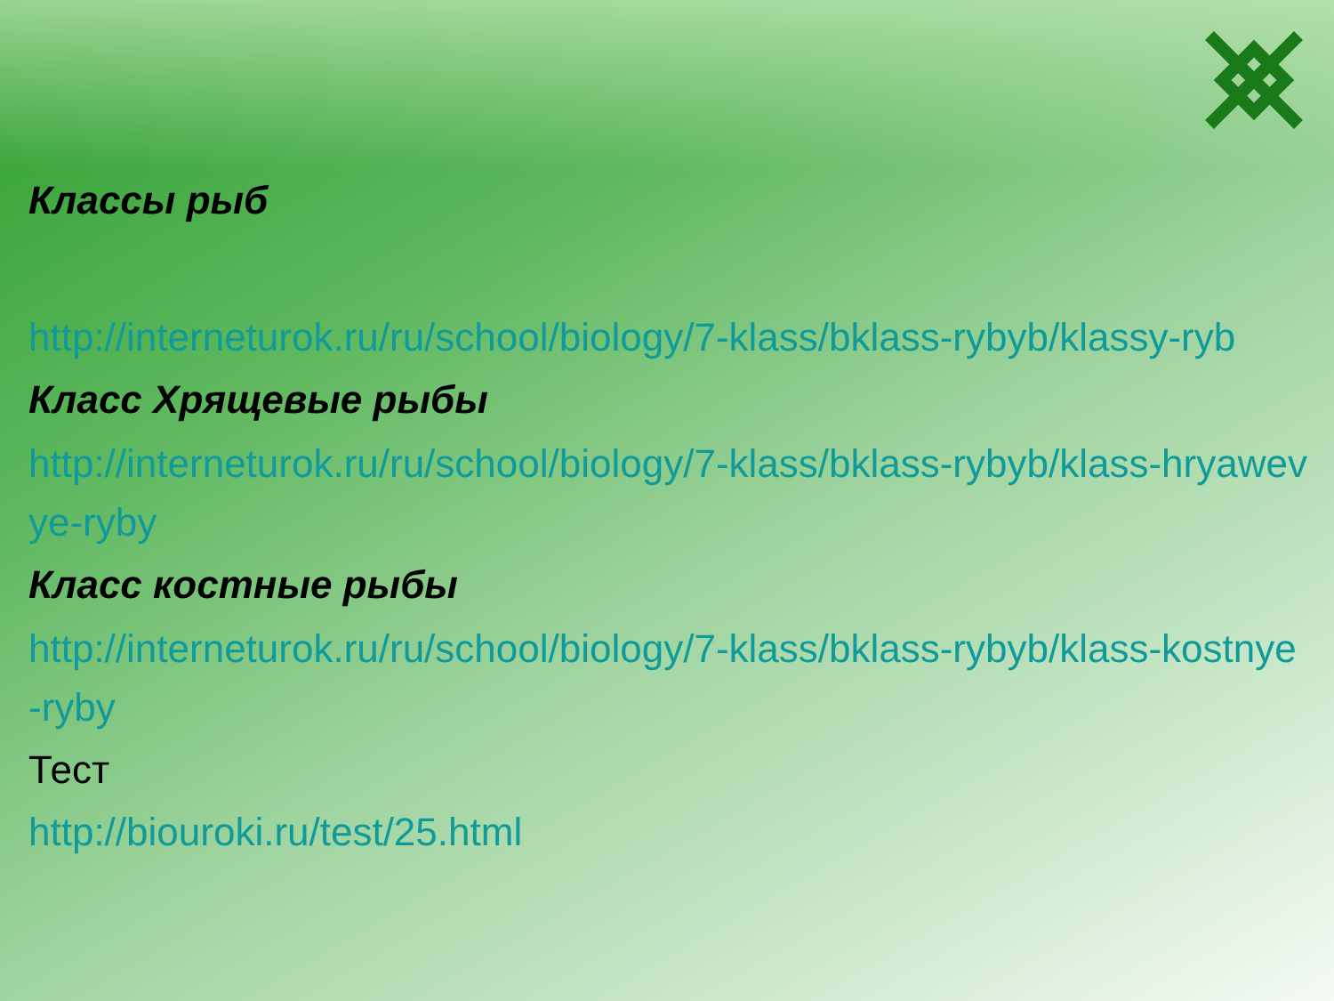Классы рыб
http://interneturok.ru/ru/school/biology/7-klass/bklass-rybyb/klassy-ryb
Класс Хрящевые рыбы
http://interneturok.ru/ru/school/biology/7-klass/bklass-rybyb/klass-hryawevye-ryby
Класс костные рыбы
http://interneturok.ru/ru/school/biology/7-klass/bklass-rybyb/klass-kostnye-ryby
Тест
http://biouroki.ru/test/25.html